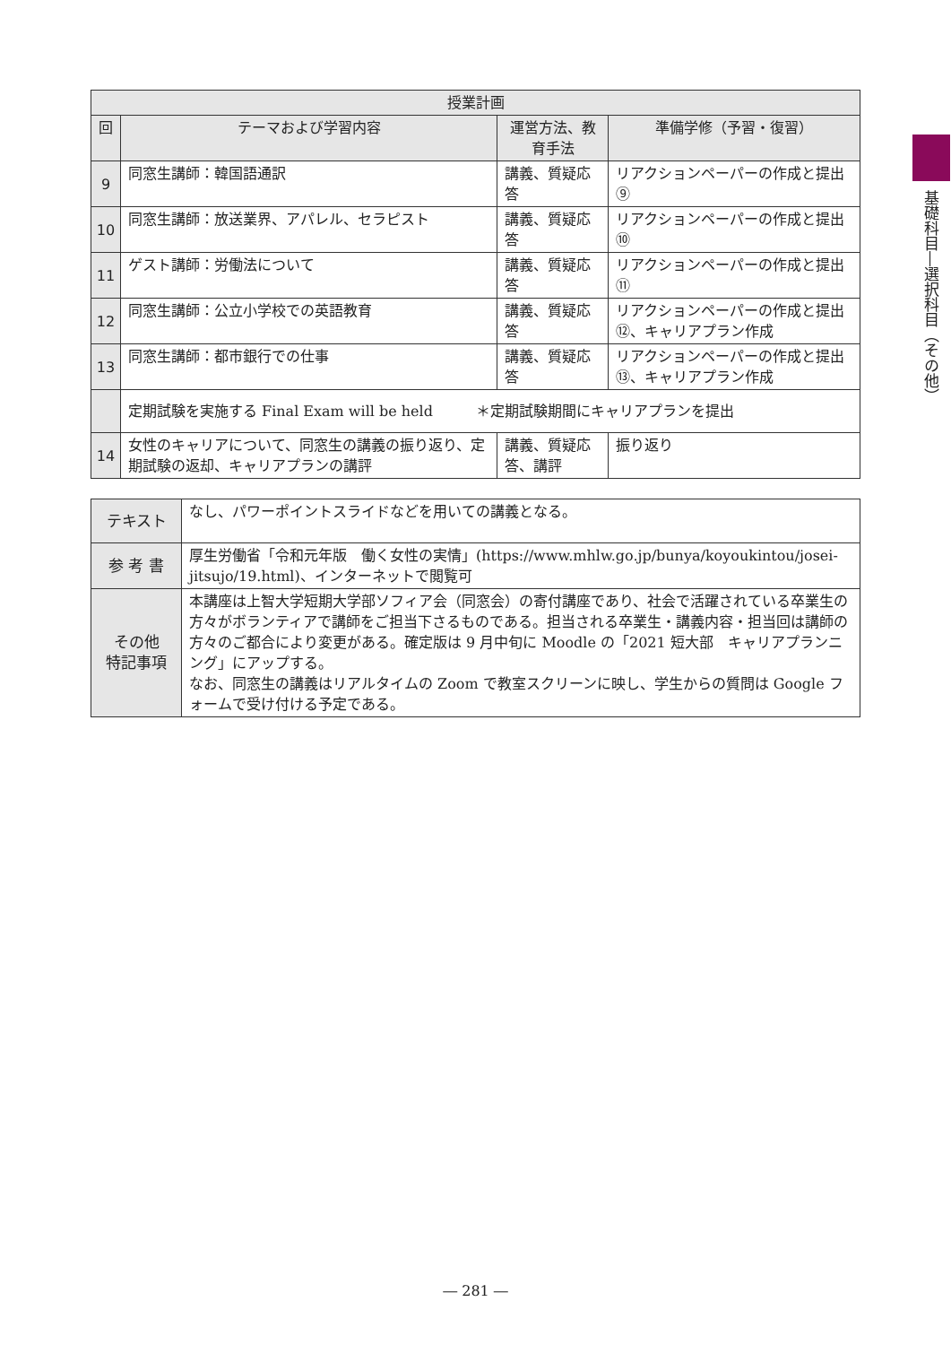| 授業計画 | | | |
| --- | --- | --- | --- |
| 回 | テーマおよび学習内容 | 運営方法、教育手法 | 準備学修（予習・復習） |
| 9 | 同窓生講師：韓国語通訳 | 講義、質疑応答 | リアクションペーパーの作成と提出⑨ |
| 10 | 同窓生講師：放送業界、アパレル、セラピスト | 講義、質疑応答 | リアクションペーパーの作成と提出⑩ |
| 11 | ゲスト講師：労働法について | 講義、質疑応答 | リアクションペーパーの作成と提出⑪ |
| 12 | 同窓生講師：公立小学校での英語教育 | 講義、質疑応答 | リアクションペーパーの作成と提出⑫、キャリアプラン作成 |
| 13 | 同窓生講師：都市銀行での仕事 | 講義、質疑応答 | リアクションペーパーの作成と提出⑬、キャリアプラン作成 |
| | 定期試験を実施する Final Exam will be held ＊定期試験期間にキャリアプランを提出 | | |
| 14 | 女性のキャリアについて、同窓生の講義の振り返り、定期試験の返却、キャリアプランの講評 | 講義、質疑応答、講評 | 振り返り |
| テキスト | なし、パワーポイントスライドなどを用いての講義となる。 |
| 参 考 書 | 厚生労働省「令和元年版 働く女性の実情」(https://www.mhlw.go.jp/bunya/koyoukintou/josei-jitsujo/19.html)、インターネットで閲覧可 |
| その他 特記事項 | 本講座は上智大学短期大学部ソフィア会（同窓会）の寄付講座であり、社会で活躍されている卒業生の方々がボランティアで講師をご担当下さるものである。担当される卒業生・講義内容・担当回は講師の方々のご都合により変更がある。確定版は 9 月中旬に Moodle の「2021 短大部 キャリアプランニング」にアップする。 なお、同窓生の講義はリアルタイムの Zoom で教室スクリーンに映し、学生からの質問は Google フォームで受け付ける予定である。 |
基礎科目―選択科目（その他）
― 281 ―